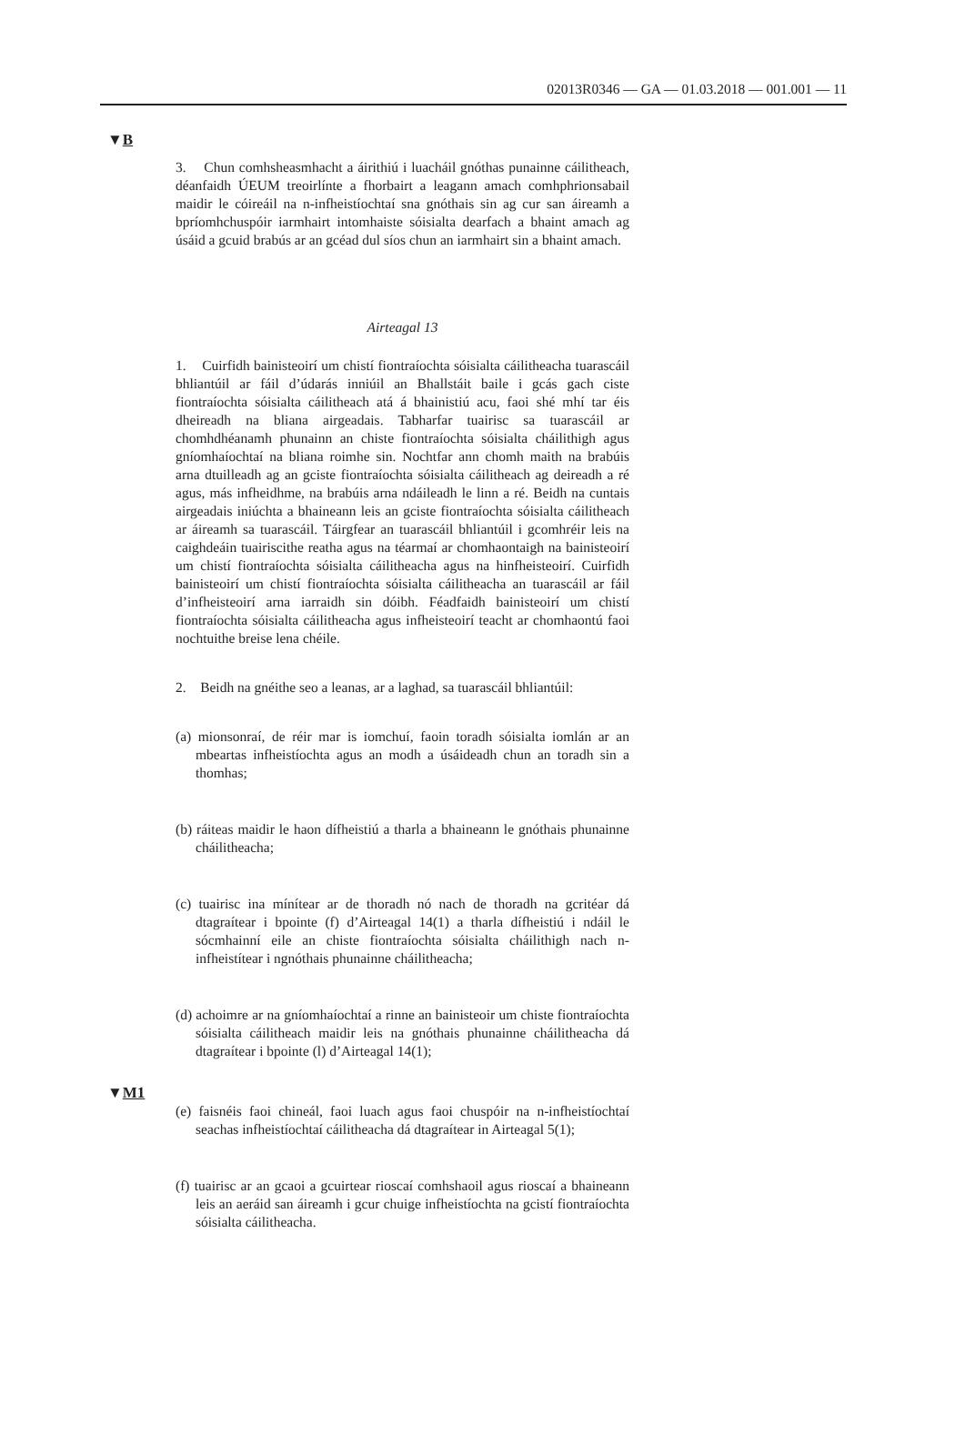02013R0346 — GA — 01.03.2018 — 001.001 — 11
▼B
3. Chun comhsheasmhacht a áirithiú i luacháil gnóthas punainne cáilitheach, déanfaidh ÚEUM treoirlínte a fhorbairt a leagann amach comhphrionsabail maidir le cóireáil na n-infheistíochtaí sna gnóthais sin ag cur san áireamh a bpríomhchuspóir iarmhairt intomhaiste sóisialta dearfach a bhaint amach ag úsáid a gcuid brabús ar an gcéad dul síos chun an iarmhairt sin a bhaint amach.
Airteagal 13
1. Cuirfidh bainisteoirí um chistí fiontraíochta sóisialta cáilitheacha tuarascáil bhliantúil ar fáil d’údarás inniúil an Bhallstáit baile i gcás gach ciste fiontraíochta sóisialta cáilitheach atá á bhainistiú acu, faoi shé mhí tar éis dheireadh na bliana airgeadais. Tabharfar tuairisc sa tuarascáil ar chomhdhéanamh phunainn an chiste fiontraíochta sóisialta cháilithigh agus gníomhaíochtaí na bliana roimhe sin. Nochtfar ann chomh maith na brabúis arna dtuilleadh ag an gciste fion­traíochta sóisialta cáilitheach ag deireadh a ré agus, más infheidhme, na brabúis arna ndáileadh le linn a ré. Beidh na cuntais airgeadais iniúchta a bhaineann leis an gciste fiontraíochta sóisialta cáilitheach ar áireamh sa tuarascáil. Táirgfear an tuarascáil bhliantúil i gcomhréir leis na caighdeáin tuairiscithe reatha agus na téarmaí ar chomhaontaigh na bainisteoirí um chistí fiontraíochta sóisialta cáilitheacha agus na hinfheisteoirí. Cuirfidh bainisteoirí um chistí fiontraíochta sóisialta cáili­theacha an tuarascáil ar fáil d’infheisteoirí arna iarraidh sin dóibh. Féadfaidh bainisteoirí um chistí fiontraíochta sóisialta cáilitheacha agus infheisteoirí teacht ar chomhaontú faoi nochtuithe breise lena chéile.
2. Beidh na gnéithe seo a leanas, ar a laghad, sa tuarascáil bhliantúil:
(a) mionsonraí, de réir mar is iomchuí, faoin toradh sóisialta iomlán ar an mbeartas infheistíochta agus an modh a úsáideadh chun an toradh sin a thomhas;
(b) ráiteas maidir le haon dífheistiú a tharla a bhaineann le gnóthais phunainne cháilitheacha;
(c) tuairisc ina mínítear ar de thoradh nó nach de thoradh na gcritéar dá dtagraítear i bpointe (f) d’Airteagal 14(1) a tharla dífheistiú i ndáil le sócmhainní eile an chiste fiontraíochta sóisialta cháilithigh nach n-infheistítear i ngnóthais phunainne cháilitheacha;
(d) achoimre ar na gníomhaíochtaí a rinne an bainisteoir um chiste fiontraíochta sóisialta cáilitheach maidir leis na gnóthais phunainne cháilitheacha dá dtagraítear i bpointe (l) d’Airteagal 14(1);
▼M1
(e) faisnéis faoi chineál, faoi luach agus faoi chuspóir na n-infheis­tíochtaí seachas infheistíochtaí cáilitheacha dá dtagraítear in Airteagal 5(1);
(f) tuairisc ar an gcaoi a gcuirtear rioscaí comhshaoil agus rioscaí a bhaineann leis an aeráid san áireamh i gcur chuige infheistíochta na gcistí fiontraíochta sóisialta cáilitheacha.